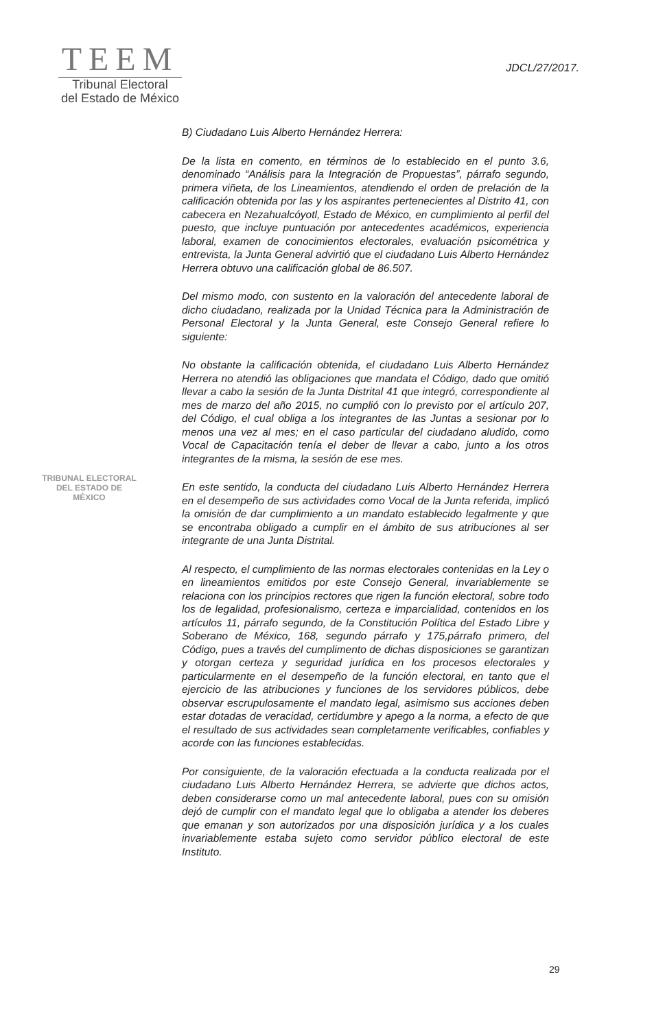TEEM
Tribunal Electoral
del Estado de México
JDCL/27/2017.
B) Ciudadano Luis Alberto Hernández Herrera:
De la lista en comento, en términos de lo establecido en el punto 3.6, denominado “Análisis para la Integración de Propuestas”, párrafo segundo, primera viñeta, de los Lineamientos, atendiendo el orden de prelación de la calificación obtenida por las y los aspirantes pertenecientes al Distrito 41, con cabecera en Nezahualcóyotl, Estado de México, en cumplimiento al perfil del puesto, que incluye puntuación por antecedentes académicos, experiencia laboral, examen de conocimientos electorales, evaluación psicométrica y entrevista, la Junta General advirtió que el ciudadano Luis Alberto Hernández Herrera obtuvo una calificación global de 86.507.
Del mismo modo, con sustento en la valoración del antecedente laboral de dicho ciudadano, realizada por la Unidad Técnica para la Administración de Personal Electoral y la Junta General, este Consejo General refiere lo siguiente:
No obstante la calificación obtenida, el ciudadano Luis Alberto Hernández Herrera no atendió las obligaciones que mandata el Código, dado que omitió llevar a cabo la sesión de la Junta Distrital 41 que integró, correspondiente al mes de marzo del año 2015, no cumplió con lo previsto por el artículo 207, del Código, el cual obliga a los integrantes de las Juntas a sesionar por lo menos una vez al mes; en el caso particular del ciudadano aludido, como Vocal de Capacitación tenía el deber de llevar a cabo, junto a los otros integrantes de la misma, la sesión de ese mes.
En este sentido, la conducta del ciudadano Luis Alberto Hernández Herrera en el desempeño de sus actividades como Vocal de la Junta referida, implicó la omisión de dar cumplimiento a un mandato establecido legalmente y que se encontraba obligado a cumplir en el ámbito de sus atribuciones al ser integrante de una Junta Distrital.
Al respecto, el cumplimiento de las normas electorales contenidas en la Ley o en lineamientos emitidos por este Consejo General, invariablemente se relaciona con los principios rectores que rigen la función electoral, sobre todo los de legalidad, profesionalismo, certeza e imparcialidad, contenidos en los artículos 11, párrafo segundo, de la Constitución Política del Estado Libre y Soberano de México, 168, segundo párrafo y 175,párrafo primero, del Código, pues a través del cumplimento de dichas disposiciones se garantizan y otorgan certeza y seguridad jurídica en los procesos electorales y particularmente en el desempeño de la función electoral, en tanto que el ejercicio de las atribuciones y funciones de los servidores públicos, debe observar escrupulosamente el mandato legal, asimismo sus acciones deben estar dotadas de veracidad, certidumbre y apego a la norma, a efecto de que el resultado de sus actividades sean completamente verificables, confiables y acorde con las funciones establecidas.
Por consiguiente, de la valoración efectuada a la conducta realizada por el ciudadano Luis Alberto Hernández Herrera, se advierte que dichos actos, deben considerarse como un mal antecedente laboral, pues con su omisión dejó de cumplir con el mandato legal que lo obligaba a atender los deberes que emanan y son autorizados por una disposición jurídica y a los cuales invariablemente estaba sujeto como servidor público electoral de este Instituto.
TRIBUNAL ELECTORAL
DEL ESTADO DE
MÉXICO
29